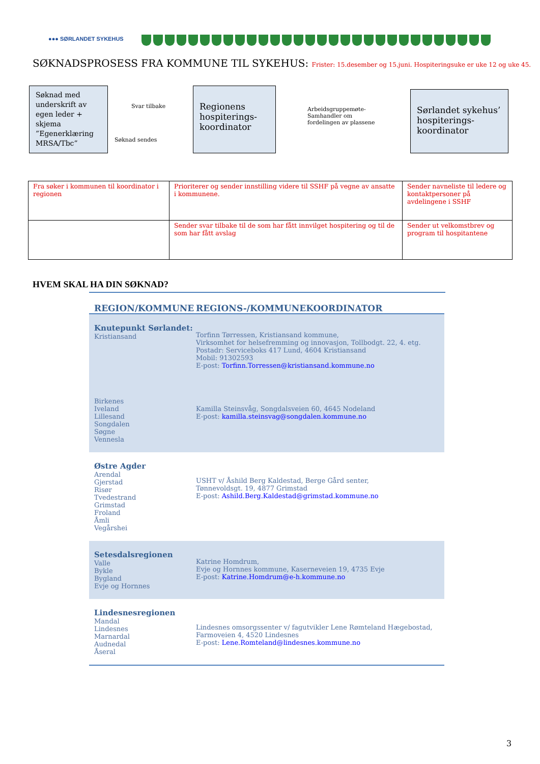●●● SØRLANDET SYKEHUS
SØKNADSPROSESS FRA KOMMUNE TIL SYKEHUS: Frister: 15.desember og 15.juni. Hospiteringsuke er uke 12 og uke 45.
Søknad med underskrift av egen leder + skjema ”Egenerklæring MRSA/Tbc”
Svar tilbake
Søknad sendes
Regionens hospiterings-koordinator
Arbeidsgruppemøte-
Samhandler om
fordelingen av plassene
Sørlandet sykehus’ hospiterings-koordinator
| Fra søker i kommunen til koordinator i regionen | Prioriterer og sender innstilling videre til SSHF på vegne av ansatte i kommunene. | Sender navneliste til ledere og kontaktpersoner på avdelingene i SSHF |
| | Sender svar tilbake til de som har fått innvilget hospitering og til de som har fått avslag | Sender ut velkomstbrev og program til hospitantene |
HVEM SKAL HA DIN SØKNAD?
REGION/KOMMUNE REGIONS-/KOMMUNEKOORDINATOR
Knutepunkt Sørlandet:
Kristiansand
Torfinn Tørressen, Kristiansand kommune,
Virksomhet for helsefremming og innovasjon, Tollbodgt. 22, 4. etg.
Postadr: Serviceboks 417 Lund, 4604 Kristiansand
Mobil: 91302593
E-post: Torfinn.Torressen@kristiansand.kommune.no
Birkenes
Iveland
Lillesand
Songdalen
Søgne
Vennesla
Kamilla Steinsvåg, Songdalsveien 60, 4645 Nodeland
E-post: kamilla.steinsvag@songdalen.kommune.no
Østre Agder
Arendal
Gjerstad
Risør
Tvedestrand
Grimstad
Froland
Åmli
Vegårshei
USHT v/ Åshild Berg Kaldestad, Berge Gård senter,
Tønnevoldsgt. 19, 4877 Grimstad
E-post: Ashild.Berg.Kaldestad@grimstad.kommune.no
Setesdalsregionen
Valle
Bykle
Bygland
Evje og Hornnes
Katrine Homdrum,
Evje og Hornnes kommune, Kaserneveien 19, 4735 Evje
E-post: Katrine.Homdrum@e-h.kommune.no
Lindesnesregionen
Mandal
Lindesnes
Marnardal
Audnedal
Åseral
Lindesnes omsorgssenter v/ fagutvikler Lene Rømteland Hægebostad,
Farmoveien 4, 4520 Lindesnes
E-post: Lene.Romteland@lindesnes.kommune.no
3